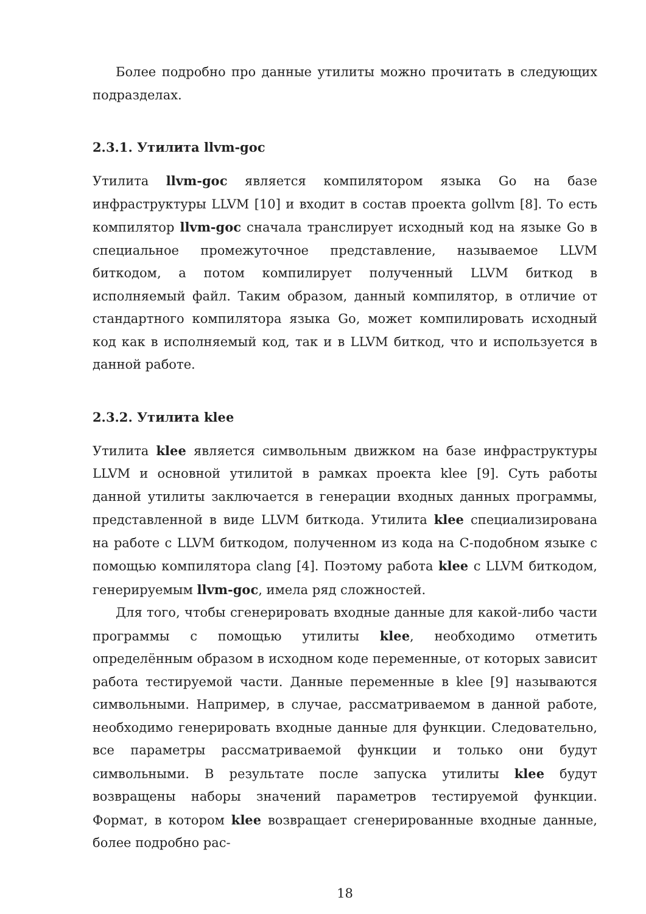Более подробно про данные утилиты можно прочитать в следующих подразделах.
2.3.1. Утилита llvm-goc
Утилита llvm-goc является компилятором языка Go на базе инфраструктуры LLVM [10] и входит в состав проекта gollvm [8]. То есть компилятор llvm-goc сначала транслирует исходный код на языке Go в специальное промежуточное представление, называемое LLVM биткодом, а потом компилирует полученный LLVM биткод в исполняемый файл. Таким образом, данный компилятор, в отличие от стандартного компилятора языка Go, может компилировать исходный код как в исполняемый код, так и в LLVM биткод, что и используется в данной работе.
2.3.2. Утилита klee
Утилита klee является символьным движком на базе инфраструктуры LLVM и основной утилитой в рамках проекта klee [9]. Суть работы данной утилиты заключается в генерации входных данных программы, представленной в виде LLVM биткода. Утилита klee специализирована на работе с LLVM биткодом, полученном из кода на C-подобном языке с помощью компилятора clang [4]. Поэтому работа klee с LLVM биткодом, генерируемым llvm-goc, имела ряд сложностей.
Для того, чтобы сгенерировать входные данные для какой-либо части программы с помощью утилиты klee, необходимо отметить определённым образом в исходном коде переменные, от которых зависит работа тестируемой части. Данные переменные в klee [9] называются символьными. Например, в случае, рассматриваемом в данной работе, необходимо генерировать входные данные для функции. Следовательно, все параметры рассматриваемой функции и только они будут символьными. В результате после запуска утилиты klee будут возвращены наборы значений параметров тестируемой функции. Формат, в котором klee возвращает сгенерированные входные данные, более подробно рас-
18